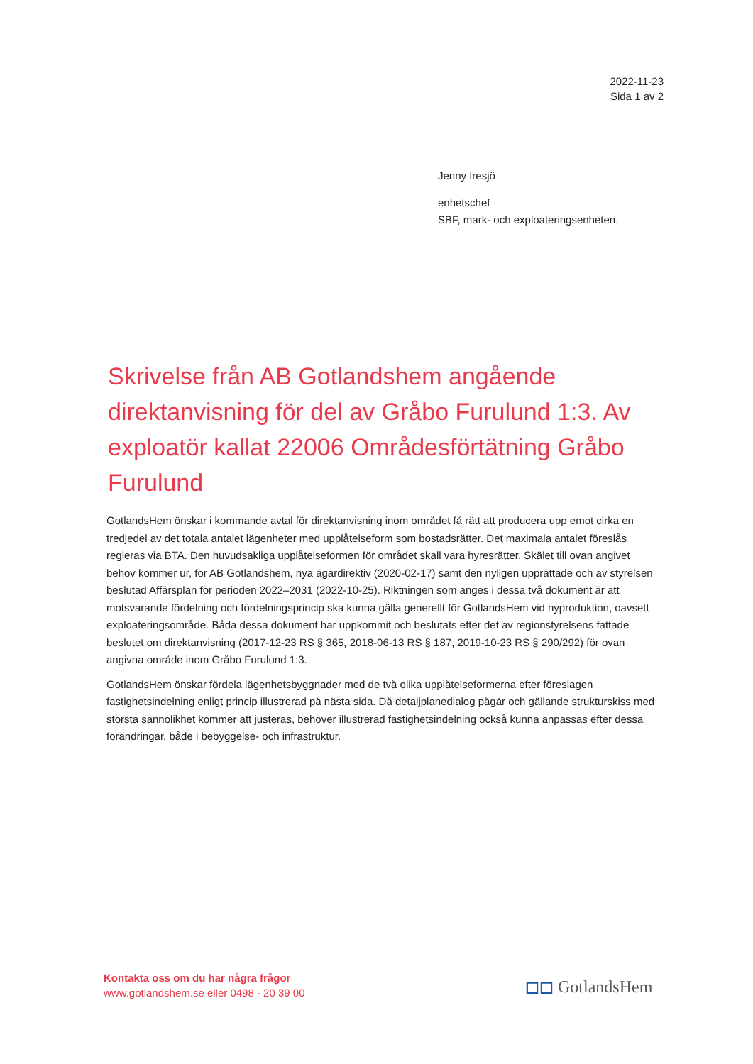2022-11-23
Sida 1 av 2
Jenny Iresjö
enhetschef
SBF, mark- och exploateringsenheten.
Skrivelse från AB Gotlandshem angående direktanvisning för del av Gråbo Furulund 1:3. Av exploatör kallat 22006 Områdesförtätning Gråbo Furulund
GotlandsHem önskar i kommande avtal för direktanvisning inom området få rätt att producera upp emot cirka en tredjedel av det totala antalet lägenheter med upplåtelseform som bostadsrätter. Det maximala antalet föreslås regleras via BTA. Den huvudsakliga upplåtelseformen för området skall vara hyresrätter. Skälet till ovan angivet behov kommer ur, för AB Gotlandshem, nya ägardirektiv (2020-02-17) samt den nyligen upprättade och av styrelsen beslutad Affärsplan för perioden 2022–2031 (2022-10-25). Riktningen som anges i dessa två dokument är att motsvarande fördelning och fördelningsprincip ska kunna gälla generellt för GotlandsHem vid nyproduktion, oavsett exploateringsområde. Båda dessa dokument har uppkommit och beslutats efter det av regionstyrelsens fattade beslutet om direktanvisning (2017-12-23 RS § 365, 2018-06-13 RS § 187, 2019-10-23 RS § 290/292) för ovan angivna område inom Gråbo Furulund 1:3.
GotlandsHem önskar fördela lägenhetsbyggnader med de två olika upplåtelseformerna efter föreslagen fastighetsindelning enligt princip illustrerad på nästa sida. Då detaljplanedialog pågår och gällande strukturskiss med största sannolikhet kommer att justeras, behöver illustrerad fastighetsindelning också kunna anpassas efter dessa förändringar, både i bebyggelse- och infrastruktur.
Kontakta oss om du har några frågor
www.gotlandshem.se eller 0498 - 20 39 00
◻◻ GotlandsHem